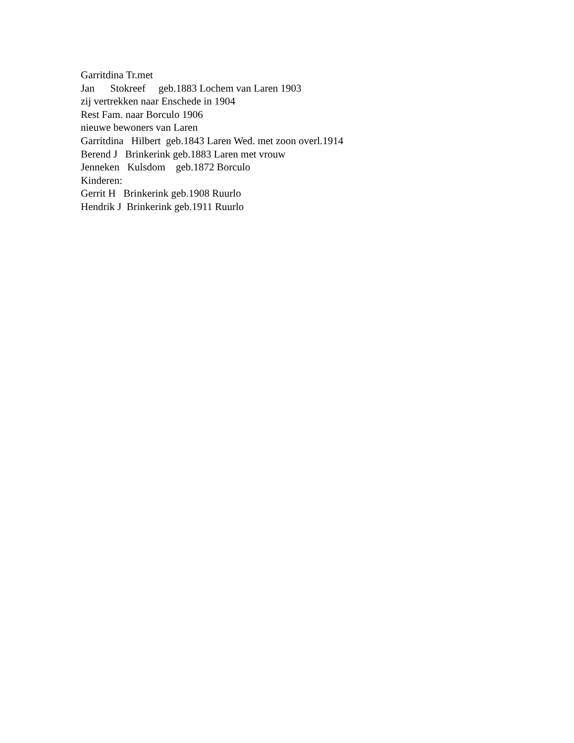Garritdina Tr.met Jan Stokreef geb.1883 Lochem van Laren 1903 zij vertrekken naar Enschede in 1904 Rest Fam. naar Borculo 1906 nieuwe bewoners van Laren Garritdina Hilbert geb.1843 Laren Wed. met zoon overl.1914 Berend J Brinkerink geb.1883 Laren met vrouw Jenneken Kulsdom geb.1872 Borculo Kinderen: Gerrit H Brinkerink geb.1908 Ruurlo Hendrik J Brinkerink geb.1911 Ruurlo